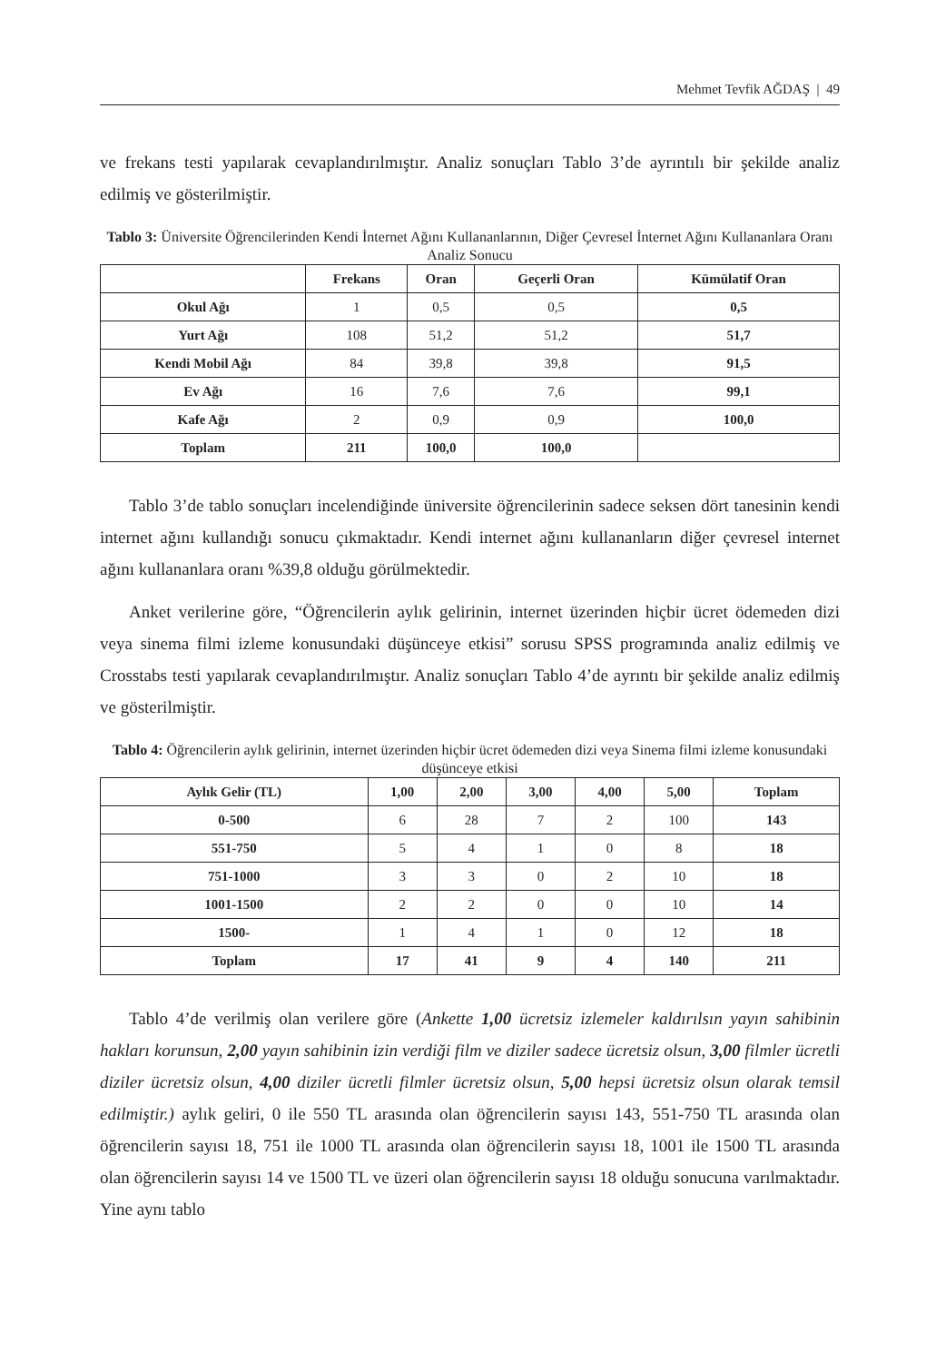Mehmet Tevfik AĞDAŞ | 49
ve frekans testi yapılarak cevaplandırılmıştır. Analiz sonuçları Tablo 3’de ayrıntılı bir şekilde analiz edilmiş ve gösterilmiştir.
Tablo 3: Üniversite Öğrencilerinden Kendi İnternet Ağını Kullananlarının, Diğer Çevresel İnternet Ağını Kullananlara Oranı Analiz Sonucu
| | Frekans | Oran | Geçerli Oran | Kümülatif Oran |
| --- | --- | --- | --- | --- |
| Okul Ağı | 1 | 0,5 | 0,5 | 0,5 |
| Yurt Ağı | 108 | 51,2 | 51,2 | 51,7 |
| Kendi Mobil Ağı | 84 | 39,8 | 39,8 | 91,5 |
| Ev Ağı | 16 | 7,6 | 7,6 | 99,1 |
| Kafe Ağı | 2 | 0,9 | 0,9 | 100,0 |
| Toplam | 211 | 100,0 | 100,0 | |
Tablo 3’de tablo sonuçları incelendiğinde üniversite öğrencilerinin sadece seksen dört tanesinin kendi internet ağını kullandığı sonucu çıkmaktadır. Kendi internet ağını kullananların diğer çevresel internet ağını kullananlara oranı %39,8 olduğu görülmektedir.
Anket verilerine göre, “Öğrencilerin aylık gelirinin, internet üzerinden hiçbir ücret ödemeden dizi veya sinema filmi izleme konusundaki düşünceye etkisi” sorusu SPSS programında analiz edilmiş ve Crosstabs testi yapılarak cevaplandırılmıştır. Analiz sonuçları Tablo 4’de ayrıntı bir şekilde analiz edilmiş ve gösterilmiştir.
Tablo 4: Öğrencilerin aylık gelirinin, internet üzerinden hiçbir ücret ödemeden dizi veya Sinema filmi izleme konusundaki düşünceye etkisi
| Aylık Gelir (TL) | 1,00 | 2,00 | 3,00 | 4,00 | 5,00 | Toplam |
| --- | --- | --- | --- | --- | --- | --- |
| 0-500 | 6 | 28 | 7 | 2 | 100 | 143 |
| 551-750 | 5 | 4 | 1 | 0 | 8 | 18 |
| 751-1000 | 3 | 3 | 0 | 2 | 10 | 18 |
| 1001-1500 | 2 | 2 | 0 | 0 | 10 | 14 |
| 1500- | 1 | 4 | 1 | 0 | 12 | 18 |
| Toplam | 17 | 41 | 9 | 4 | 140 | 211 |
Tablo 4’de verilmiş olan verilere göre (Ankette 1,00 ücretsiz izlemeler kaldırılsın yayın sahibinin hakları korunsun, 2,00 yayın sahibinin izin verdiği film ve diziler sadece ücretsiz olsun, 3,00 filmler ücretli diziler ücretsiz olsun, 4,00 diziler ücretli filmler ücretsiz olsun, 5,00 hepsi ücretsiz olsun olarak temsil edilmiştir.) aylık geliri, 0 ile 550 TL arasında olan öğrencilerin sayısı 143, 551-750 TL arasında olan öğrencilerin sayısı 18, 751 ile 1000 TL arasında olan öğrencilerin sayısı 18, 1001 ile 1500 TL arasında olan öğrencilerin sayısı 14 ve 1500 TL ve üzeri olan öğrencilerin sayısı 18 olduğu sonucuna varılmaktadır. Yine aynı tablo